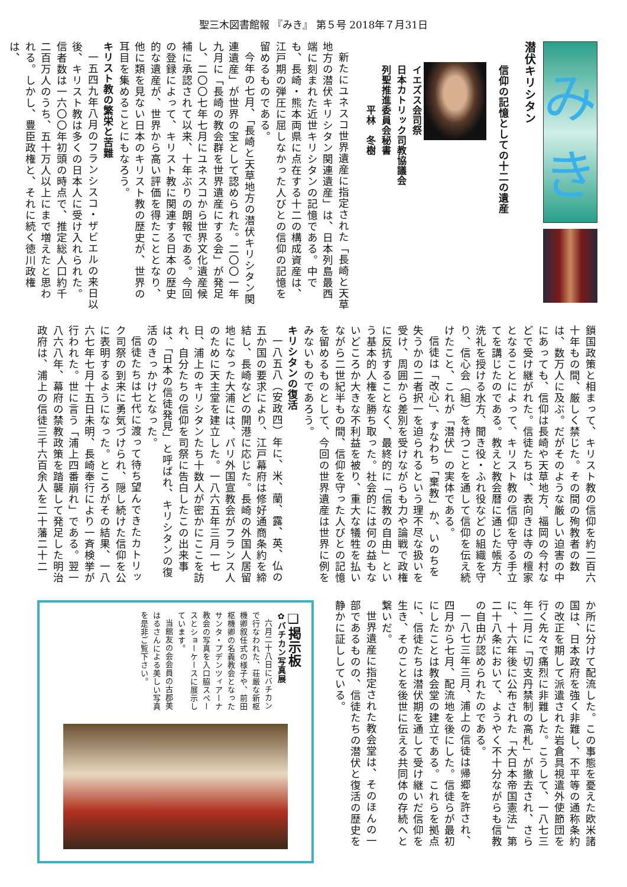聖三木図書館報 『みき』 第５号 2018年７月31日
み
き
潜伏キリシタン
信仰の記憶としての十二の遺産
イエズス会司祭
日本カトリック司教協議会
列聖推進委員会秘書
　　　　平林　冬樹
新たにユネスコ世界遺産に指定された「長崎と天草地方の潜伏キリシタン関連遺産」は、日本列島最西端に刻まれた近世キリシタンの記憶である。中でも、長崎・熊本両県に点在する十二の構成資産は、江戸期の弾圧に屈しなかった人びとの信仰の記憶を留めるものである。
今年の七月、「長崎と天草地方の潜伏キリシタン関連遺産」が世界の宝として認められた。二〇〇一年九月に「長崎の教会群を世界遺産にする会」が発足し、二〇〇七年七月にユネスコから世界文化遺産候補に承認されて以来、十年ぶりの朗報である。今回の登録によって、キリスト教に関連する日本の歴史的な遺産が、世界から高い評価を得たこととなり、他に類を見ない日本のキリスト教の歴史が、世界の耳目を集めることにもなろう。
キリスト教の繁栄と苦難
一五四九年八月のフランシスコ・ザビエルの来日以後、キリスト教は多くの日本人に受け入れられた。信者数は一六〇〇年初頭の時点で、推定総人口約千二百万人のうち、五十万人以上にまで増えたと思われる。しかし、豊臣政権と、それに続く徳川政権は、
鎖国政策と相まって、キリスト教の信仰を約二百六十年もの間、厳しく禁じた。その間の殉教者の数は、数万人に及ぶ。だがそのような厳しい迫害の中にあっても、信仰は長崎や天草地方、福岡の今村などで受け継がれた。信徒たちは、表向きは寺の檀家となることによって、キリスト教の信仰を守る手立てを講じたのである。教えと教会暦に通じた帳方、洗礼を授ける水方、聞き役・ふれ役などの組織を守り、信心会（組）を持つことを通して信仰を伝え続けたこと、これが「潜伏」の実体である。
信徒は「改心」、すなわち「棄教」か、いのちを失うかの二者択一を迫られるという理不尽な扱いを受け、周囲から差別を受けながらも力や論戦で政権に反抗することなく、最終的に「信教の自由」という基本的人権を勝ち取った。社会的には何の益もないどころか大きな不利益を被り、重大な犠牲を払いながら二世紀半もの間、信仰を守った人びとの記憶を留めるものとして、今回の世界遺産は世界に例をみないものであろう。
キリシタンの復活
一八五八（安政四）年に、米、蘭、露、英、仏の五か国の要求により、江戸幕府は修好通商条約を締結し、長崎などの開港に応じた。長崎の外国人居留地になった大浦には、パリ外国宣教会がフランス人のために天主堂を建立した。一八六五年三月一七日、浦上のキリシタンたち十数人が密かにここを訪れ、自分たちの信仰を司祭に告白したこの出来事は、「日本の信徒発見」と呼ばれ、キリシタンの復活のきっかけとなった。
信徒たちは七代に渡って待ち望んできたカトリック司祭の到来に勇気づけられ、隠し続けた信仰を公に表明するようになった。ところがその結果、一八六七年七月十五日未明、長崎奉行により一斉検挙が行われた。世に言う「浦上四番崩れ」である。翌一八六八年、幕府の禁教政策を踏襲して発足した明治政府は、浦上の信徒三千六百余人を二十藩二十二
か所に分けて配流した。この事態を憂えた欧米諸国は、日本政府を強く非難し、不平等の通称条約の改正を期して派遣された岩倉具視遣外使節団を行く先々で痛烈に非難した。こうして、一八七三年二月に「切支丹禁制の高札」が撤去され、さらに、十六年後に公布された「大日本帝国憲法」第二十八条において、ようやく不十分ながらも信教の自由が認められたのである。
一八七三年三月、浦上の信徒は帰郷を許され、四月から七月、配流地を後にした。信徒らが最初にしたことは教会堂の建立である。これらを拠点に、信徒たちは潜伏期を通して受け継いだ信仰を生き、そのことを後世に伝える共同体の存続へと繋いだ。
世界遺産に指定された教会堂は、そのほんの一部であるものの、信徒たちの潜伏と復活の歴史を静かに証ししている。
❏掲示板
✿バチカン写真展
六月二十八日にバチカンで行なわれた、荘厳な新枢機卿叙任式の様子や、前田枢機卿の名義教会となったサンタ・プデンツィアーナ教会の写真を入口脇スペースとショーケースに展示しています。
当館友の会会員の古郡美はるさんによる美しい写真を是非ご覧下さい。